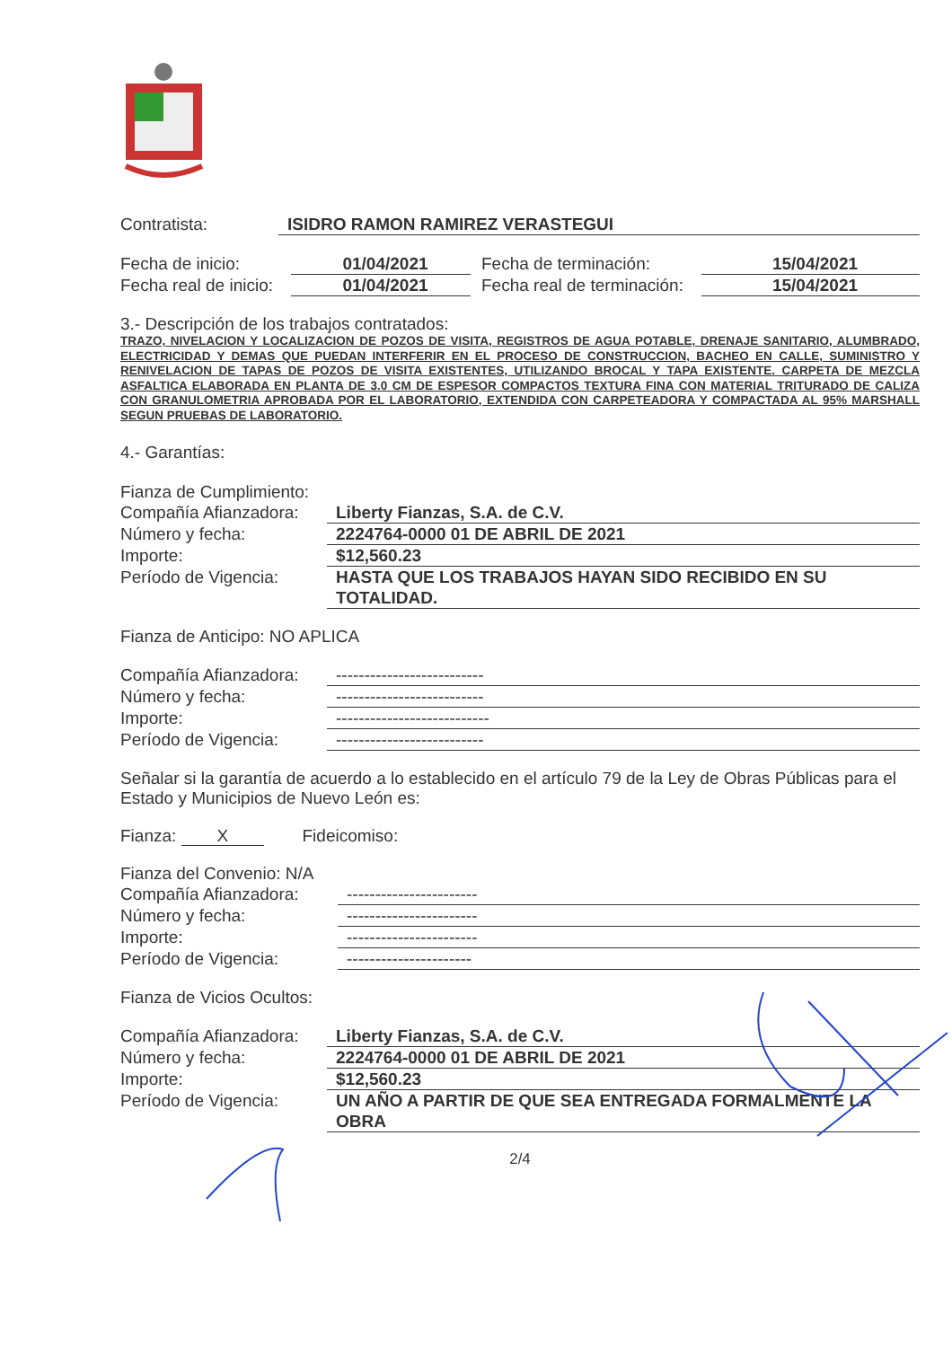Contratista: ISIDRO RAMON RAMIREZ VERASTEGUI
Fecha de inicio: 01/04/2021 Fecha de terminación: 15/04/2021
Fecha real de inicio: 01/04/2021 Fecha real de terminación: 15/04/2021
3.- Descripción de los trabajos contratados:
TRAZO, NIVELACION Y LOCALIZACION DE POZOS DE VISITA, REGISTROS DE AGUA POTABLE, DRENAJE SANITARIO, ALUMBRADO, ELECTRICIDAD Y DEMAS QUE PUEDAN INTERFERIR EN EL PROCESO DE CONSTRUCCION, BACHEO EN CALLE, SUMINISTRO Y RENIVELACION DE TAPAS DE POZOS DE VISITA EXISTENTES, UTILIZANDO BROCAL Y TAPA EXISTENTE. CARPETA DE MEZCLA ASFALTICA ELABORADA EN PLANTA DE 3.0 CM DE ESPESOR COMPACTOS TEXTURA FINA CON MATERIAL TRITURADO DE CALIZA CON GRANULOMETRIA APROBADA POR EL LABORATORIO, EXTENDIDA CON CARPETEADORA Y COMPACTADA AL 95% MARSHALL SEGUN PRUEBAS DE LABORATORIO.
4.- Garantías:
Fianza de Cumplimiento:
Compañía Afianzadora: Liberty Fianzas, S.A. de C.V.
Número y fecha: 2224764-0000 01 DE ABRIL DE 2021
Importe: $12,560.23
Período de Vigencia: HASTA QUE LOS TRABAJOS HAYAN SIDO RECIBIDO EN SU TOTALIDAD.
Fianza de Anticipo: NO APLICA
Compañía Afianzadora: --------------------------
Número y fecha: --------------------------
Importe: ---------------------------
Período de Vigencia: --------------------------
Señalar si la garantía de acuerdo a lo establecido en el artículo 79 de la Ley de Obras Públicas para el Estado y Municipios de Nuevo León es:
Fianza: X Fideicomiso:
Fianza del Convenio: N/A
Compañía Afianzadora: -----------------------
Número y fecha: -----------------------
Importe: -----------------------
Período de Vigencia: ----------------------
Fianza de Vicios Ocultos:
Compañía Afianzadora: Liberty Fianzas, S.A. de C.V.
Número y fecha: 2224764-0000 01 DE ABRIL DE 2021
Importe: $12,560.23
Período de Vigencia: UN AÑO A PARTIR DE QUE SEA ENTREGADA FORMALMENTE LA OBRA
2/4